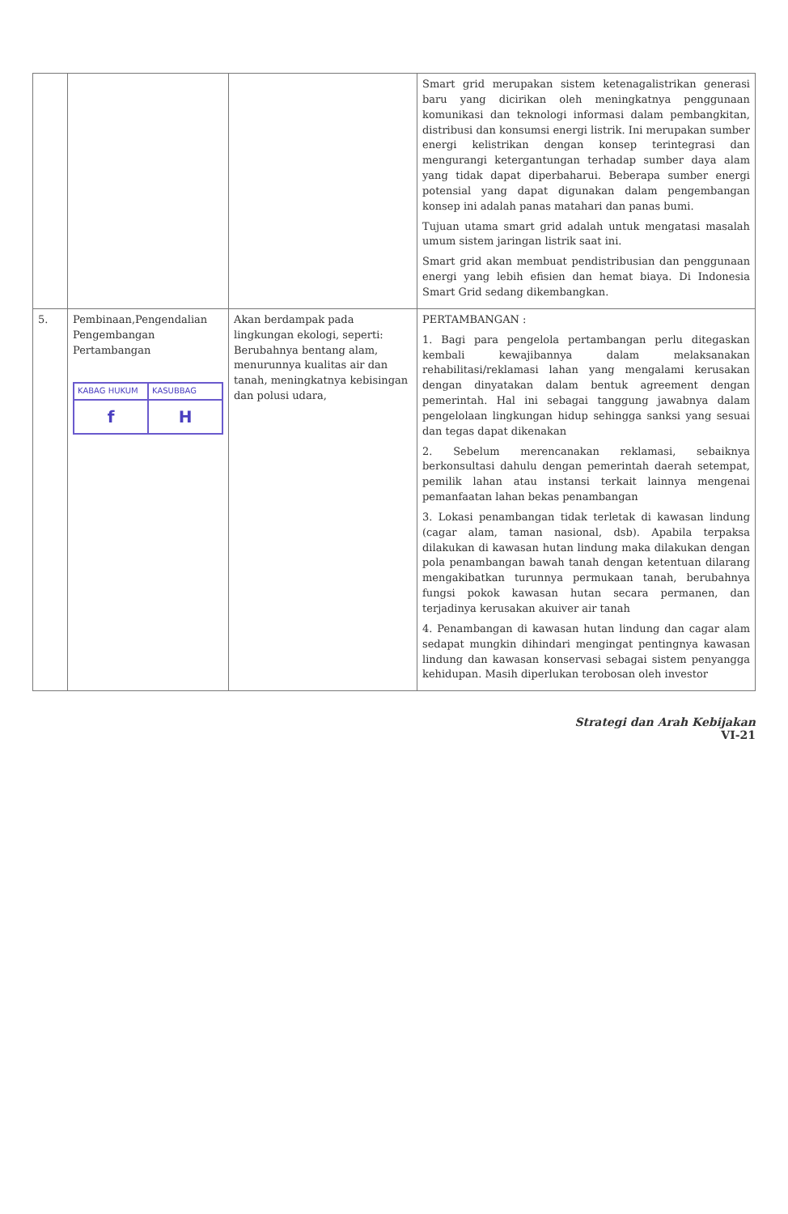| | | | Smart grid merupakan sistem ketenagalistrikan generasi baru yang dicirikan oleh meningkatnya penggunaan komunikasi dan teknologi informasi dalam pembangkitan, distribusi dan konsumsi energi listrik. Ini merupakan sumber energi kelistrikan dengan konsep terintegrasi dan mengurangi ketergantungan terhadap sumber daya alam yang tidak dapat diperbaharui. Beberapa sumber energi potensial yang dapat digunakan dalam pengembangan konsep ini adalah panas matahari dan panas bumi. Tujuan utama smart grid adalah untuk mengatasi masalah umum sistem jaringan listrik saat ini. Smart grid akan membuat pendistribusian dan penggunaan energi yang lebih efisien dan hemat biaya. Di Indonesia Smart Grid sedang dikembangkan. |
| 5. | Pembinaan,Pengendalian Pengembangan Pertambangan KABAG HUKUM f KASUBBAG H | Akan berdampak pada lingkungan ekologi, seperti: Berubahnya bentang alam, menurunnya kualitas air dan tanah, meningkatnya kebisingan dan polusi udara, | PERTAMBANGAN : 1. Bagi para pengelola pertambangan perlu ditegaskan kembali kewajibannya dalam melaksanakan rehabilitasi/reklamasi lahan yang mengalami kerusakan dengan dinyatakan dalam bentuk agreement dengan pemerintah. Hal ini sebagai tanggung jawabnya dalam pengelolaan lingkungan hidup sehingga sanksi yang sesuai dan tegas dapat dikenakan 2. Sebelum merencanakan reklamasi, sebaiknya berkonsultasi dahulu dengan pemerintah daerah setempat, pemilik lahan atau instansi terkait lainnya mengenai pemanfaatan lahan bekas penambangan 3. Lokasi penambangan tidak terletak di kawasan lindung (cagar alam, taman nasional, dsb). Apabila terpaksa dilakukan di kawasan hutan lindung maka dilakukan dengan pola penambangan bawah tanah dengan ketentuan dilarang mengakibatkan turunnya permukaan tanah, berubahnya fungsi pokok kawasan hutan secara permanen, dan terjadinya kerusakan akuiver air tanah 4. Penambangan di kawasan hutan lindung dan cagar alam sedapat mungkin dihindari mengingat pentingnya kawasan lindung dan kawasan konservasi sebagai sistem penyangga kehidupan. Masih diperlukan terobosan oleh investor |
Strategi dan Arah Kebijakan
VI-21